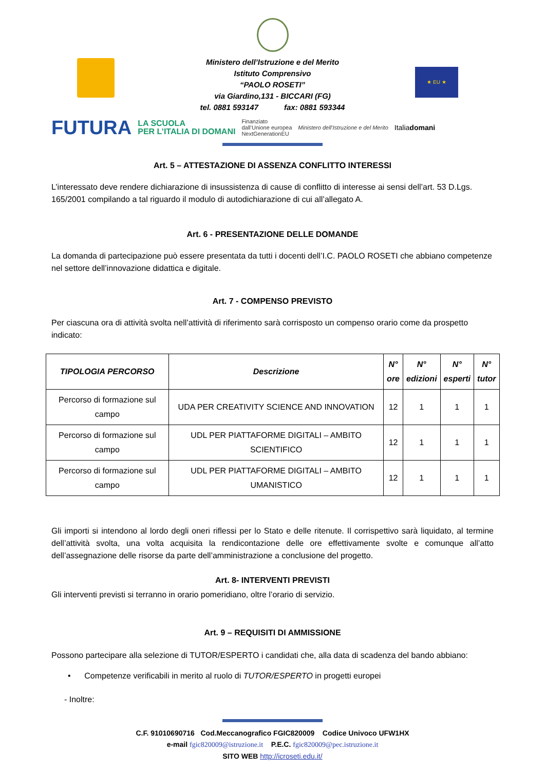★ EU ★
Ministero dell’Istruzione e del Merito
Istituto Comprensivo
“PAOLO ROSETI”
via Giardino,131 - BICCARI (FG)
tel. 0881 593147 fax: 0881 593344
FUTURA LA SCUOLA
PER L’ITALIA DI DOMANI Finanziato
dall’Unione europea
NextGenerationEU Ministero dell’Istruzione e del Merito Italiadomani
Art. 5 – ATTESTAZIONE DI ASSENZA CONFLITTO INTERESSI
L’interessato deve rendere dichiarazione di insussistenza di cause di conflitto di interesse ai sensi dell’art. 53 D.Lgs. 165/2001 compilando a tal riguardo il modulo di autodichiarazione di cui all’allegato A.
Art. 6 - PRESENTAZIONE DELLE DOMANDE
La domanda di partecipazione può essere presentata da tutti i docenti dell’I.C. PAOLO ROSETI che abbiano competenze nel settore dell’innovazione didattica e digitale.
Art. 7 - COMPENSO PREVISTO
Per ciascuna ora di attività svolta nell’attività di riferimento sarà corrisposto un compenso orario come da prospetto indicato:
| TIPOLOGIA PERCORSO | Descrizione | N° ore | N° edizioni | N° esperti | N° tutor |
| --- | --- | --- | --- | --- | --- |
| Percorso di formazione sul campo | UDA PER CREATIVITY SCIENCE AND INNOVATION | 12 | 1 | 1 | 1 |
| Percorso di formazione sul campo | UDL PER PIATTAFORME DIGITALI – AMBITO SCIENTIFICO | 12 | 1 | 1 | 1 |
| Percorso di formazione sul campo | UDL PER PIATTAFORME DIGITALI – AMBITO UMANISTICO | 12 | 1 | 1 | 1 |
Gli importi si intendono al lordo degli oneri riflessi per lo Stato e delle ritenute. Il corrispettivo sarà liquidato, al termine dell’attività svolta, una volta acquisita la rendicontazione delle ore effettivamente svolte e comunque all’atto dell’assegnazione delle risorse da parte dell’amministrazione a conclusione del progetto.
Art. 8- INTERVENTI PREVISTI
Gli interventi previsti si terranno in orario pomeridiano, oltre l’orario di servizio.
Art. 9 – REQUISITI DI AMMISSIONE
Possono partecipare alla selezione di TUTOR/ESPERTO i candidati che, alla data di scadenza del bando abbiano:
• Competenze verificabili in merito al ruolo di TUTOR/ESPERTO in progetti europei
- Inoltre:
C.F. 91010690716 Cod.Meccanografico FGIC820009 Codice Univoco UFW1HX
e-mail fgic820009@istruzione.it P.E.C. fgic820009@pec.istruzione.it
SITO WEB http://icroseti.edu.it/